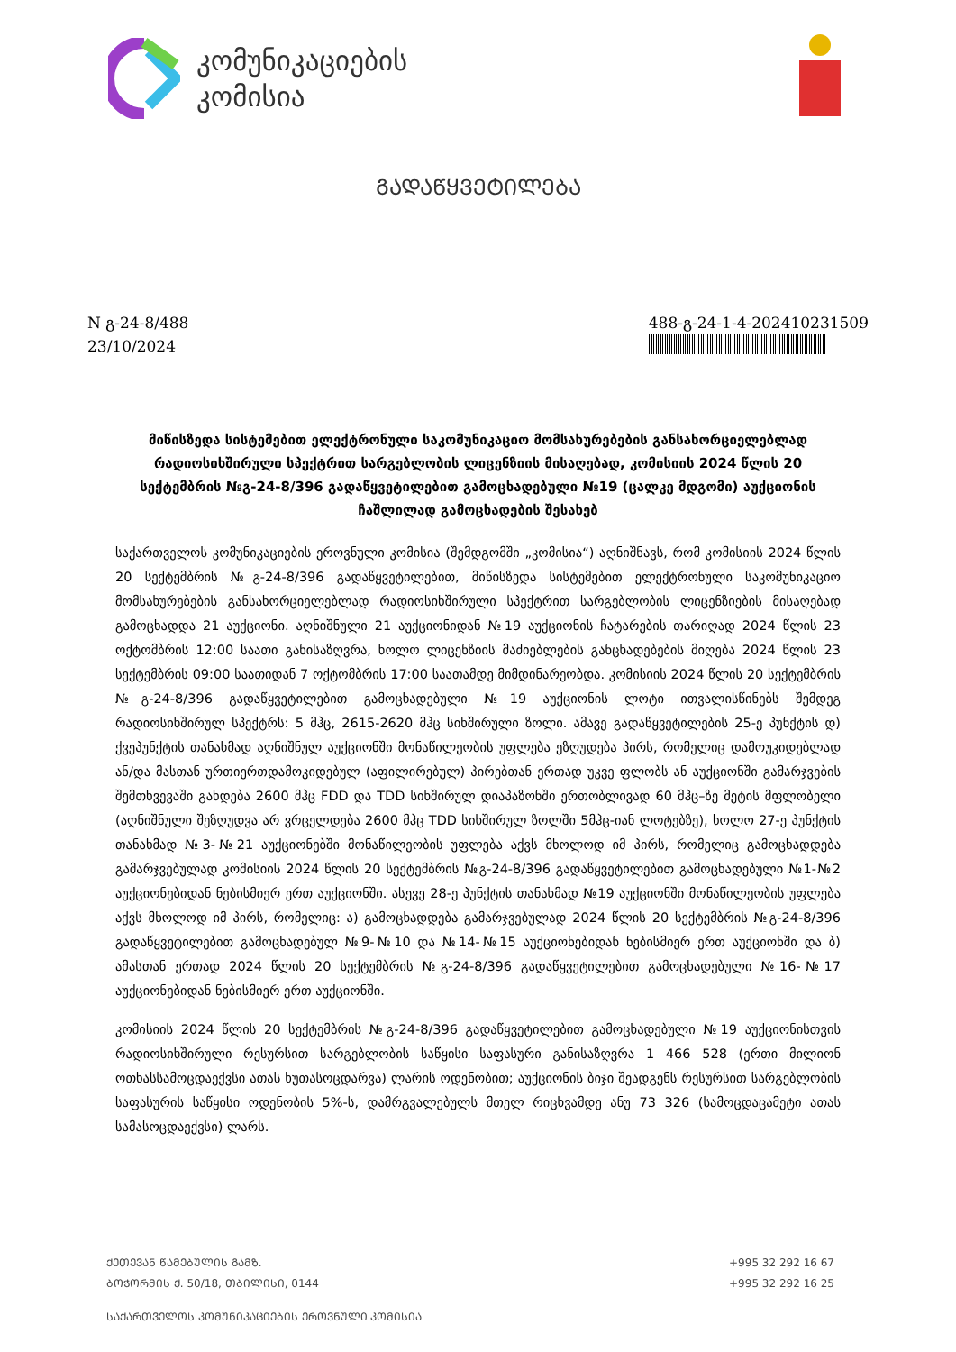კომუნიკაციების
კომისია
ᲒᲐᲓᲐᲬᲧᲕᲔᲢᲘᲚᲔᲑᲐ
N გ-24-8/488
23/10/2024
488-გ-24-1-4-202410231509
მიწისზედა სისტემებით ელექტრონული საკომუნიკაციო მომსახურებების განსახორციელებლად რადიოსიხშირული სპექტრით სარგებლობის ლიცენზიის მისაღებად, კომისიის 2024 წლის 20 სექტემბრის №გ-24-8/396 გადაწყვეტილებით გამოცხადებული №19 (ცალკე მდგომი) აუქციონის ჩაშლილად გამოცხადების შესახებ
საქართველოს კომუნიკაციების ეროვნული კომისია (შემდგომში „კომისია“) აღნიშნავს, რომ კომისიის 2024 წლის 20 სექტემბრის №გ-24-8/396 გადაწყვეტილებით, მიწისზედა სისტემებით ელექტრონული საკომუნიკაციო მომსახურებების განსახორციელებლად რადიოსიხშირული სპექტრით სარგებლობის ლიცენზიების მისაღებად გამოცხადდა 21 აუქციონი. აღნიშნული 21 აუქციონიდან №19 აუქციონის ჩატარების თარიღად 2024 წლის 23 ოქტომბრის 12:00 საათი განისაზღვრა, ხოლო ლიცენზიის მაძიებლების განცხადებების მიღება 2024 წლის 23 სექტემბრის 09:00 საათიდან 7 ოქტომბრის 17:00 საათამდე მიმდინარეობდა. კომისიის 2024 წლის 20 სექტემბრის №გ-24-8/396 გადაწყვეტილებით გამოცხადებული №19 აუქციონის ლოტი ითვალისწინებს შემდეგ რადიოსიხშირულ სპექტრს: 5 მჰც, 2615-2620 მჰც სიხშირული ზოლი. ამავე გადაწყვეტილების 25-ე პუნქტის დ) ქვეპუნქტის თანახმად აღნიშნულ აუქციონში მონაწილეობის უფლება ეზღუდება პირს, რომელიც დამოუკიდებლად ან/და მასთან ურთიერთდამოკიდებულ (აფილირებულ) პირებთან ერთად უკვე ფლობს ან აუქციონში გამარჯვების შემთხვევაში გახდება 2600 მჰც FDD და TDD სიხშირულ დიაპაზონში ერთობლივად 60 მჰც–ზე მეტის მფლობელი (აღნიშნული შეზღუდვა არ ვრცელდება 2600 მჰც TDD სიხშირულ ზოლში 5მჰც-იან ლოტებზე), ხოლო 27-ე პუნქტის თანახმად №3-№21 აუქციონებში მონაწილეობის უფლება აქვს მხოლოდ იმ პირს, რომელიც გამოცხადდება გამარჯვებულად კომისიის 2024 წლის 20 სექტემბრის №გ-24-8/396 გადაწყვეტილებით გამოცხადებული №1-№2 აუქციონებიდან ნებისმიერ ერთ აუქციონში. ასევე 28-ე პუნქტის თანახმად №19 აუქციონში მონაწილეობის უფლება აქვს მხოლოდ იმ პირს, რომელიც: ა) გამოცხადდება გამარჯვებულად 2024 წლის 20 სექტემბრის №გ-24-8/396 გადაწყვეტილებით გამოცხადებულ №9-№10 და №14-№15 აუქციონებიდან ნებისმიერ ერთ აუქციონში და ბ) ამასთან ერთად 2024 წლის 20 სექტემბრის №გ-24-8/396 გადაწყვეტილებით გამოცხადებული №16-№17 აუქციონებიდან ნებისმიერ ერთ აუქციონში.
კომისიის 2024 წლის 20 სექტემბრის №გ-24-8/396 გადაწყვეტილებით გამოცხადებული №19 აუქციონისთვის რადიოსიხშირული რესურსით სარგებლობის საწყისი საფასური განისაზღვრა 1 466 528 (ერთი მილიონ ოთხასსამოცდაექვსი ათას ხუთასოცდარვა) ლარის ოდენობით; აუქციონის ბიჯი შეადგენს რესურსით სარგებლობის საფასურის საწყისი ოდენობის 5%-ს, დამრგვალებულს მთელ რიცხვამდე ანუ 73 326 (სამოცდაცამეტი ათას სამასოცდაექვსი) ლარს.
ᲥᲔᲗᲔᲕᲐᲜ ᲬᲐᲛᲔᲑᲣᲚᲘᲡ ᲒᲐᲛᲖ. +995 32 292 16 67
ᲑᲝᲭᲝᲠᲛᲘᲡ Ქ. 50/18, ᲗᲑᲘᲚᲘᲡᲘ, 0144 +995 32 292 16 25
ᲡᲐᲥᲐᲠᲗᲕᲔᲚᲝᲡ ᲙᲝᲛᲣᲜᲘᲙᲐᲪᲘᲔᲑᲘᲡ ᲔᲠᲝᲕᲜᲣᲚᲘ ᲙᲝᲛᲘᲡᲘᲐ